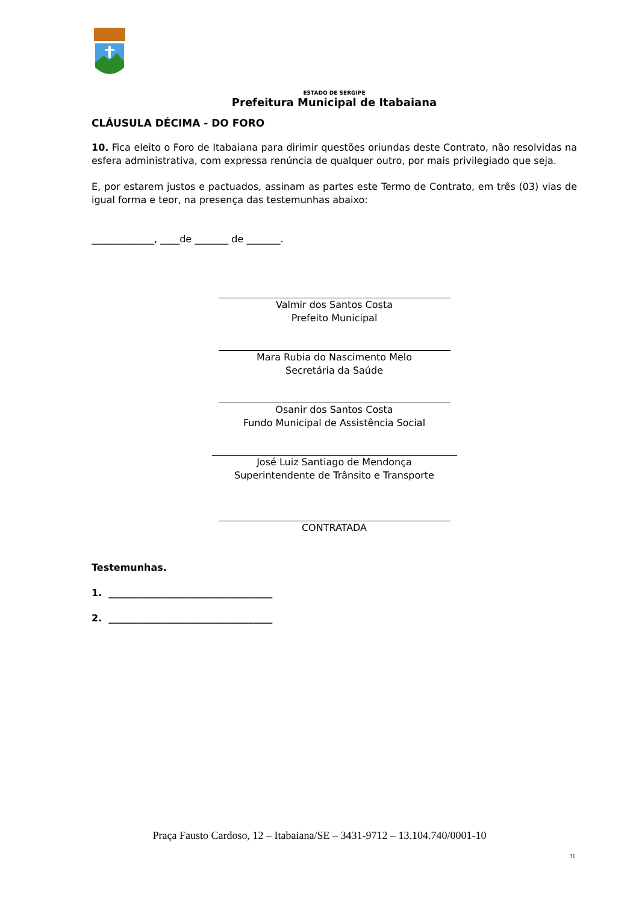ESTADO DE SERGIPE
Prefeitura Municipal de Itabaiana
CLÁUSULA DÉCIMA - DO FORO
10. Fica eleito o Foro de Itabaiana para dirimir questões oriundas deste Contrato, não resolvidas na esfera administrativa, com expressa renúncia de qualquer outro, por mais privilegiado que seja.
E, por estarem justos e pactuados, assinam as partes este Termo de Contrato, em três (03) vias de igual forma e teor, na presença das testemunhas abaixo:
_____________, ____de _______ de _______.
Valmir dos Santos Costa
Prefeito Municipal
Mara Rubia do Nascimento Melo
Secretária da Saúde
Osanir dos Santos Costa
Fundo Municipal de Assistência Social
José Luiz Santiago de Mendonça
Superintendente de Trânsito e Transporte
CONTRATADA
Testemunhas.
1. __________________________________
2. __________________________________
Praça Fausto Cardoso, 12 – Itabaiana/SE – 3431-9712 – 13.104.740/0001-10
31